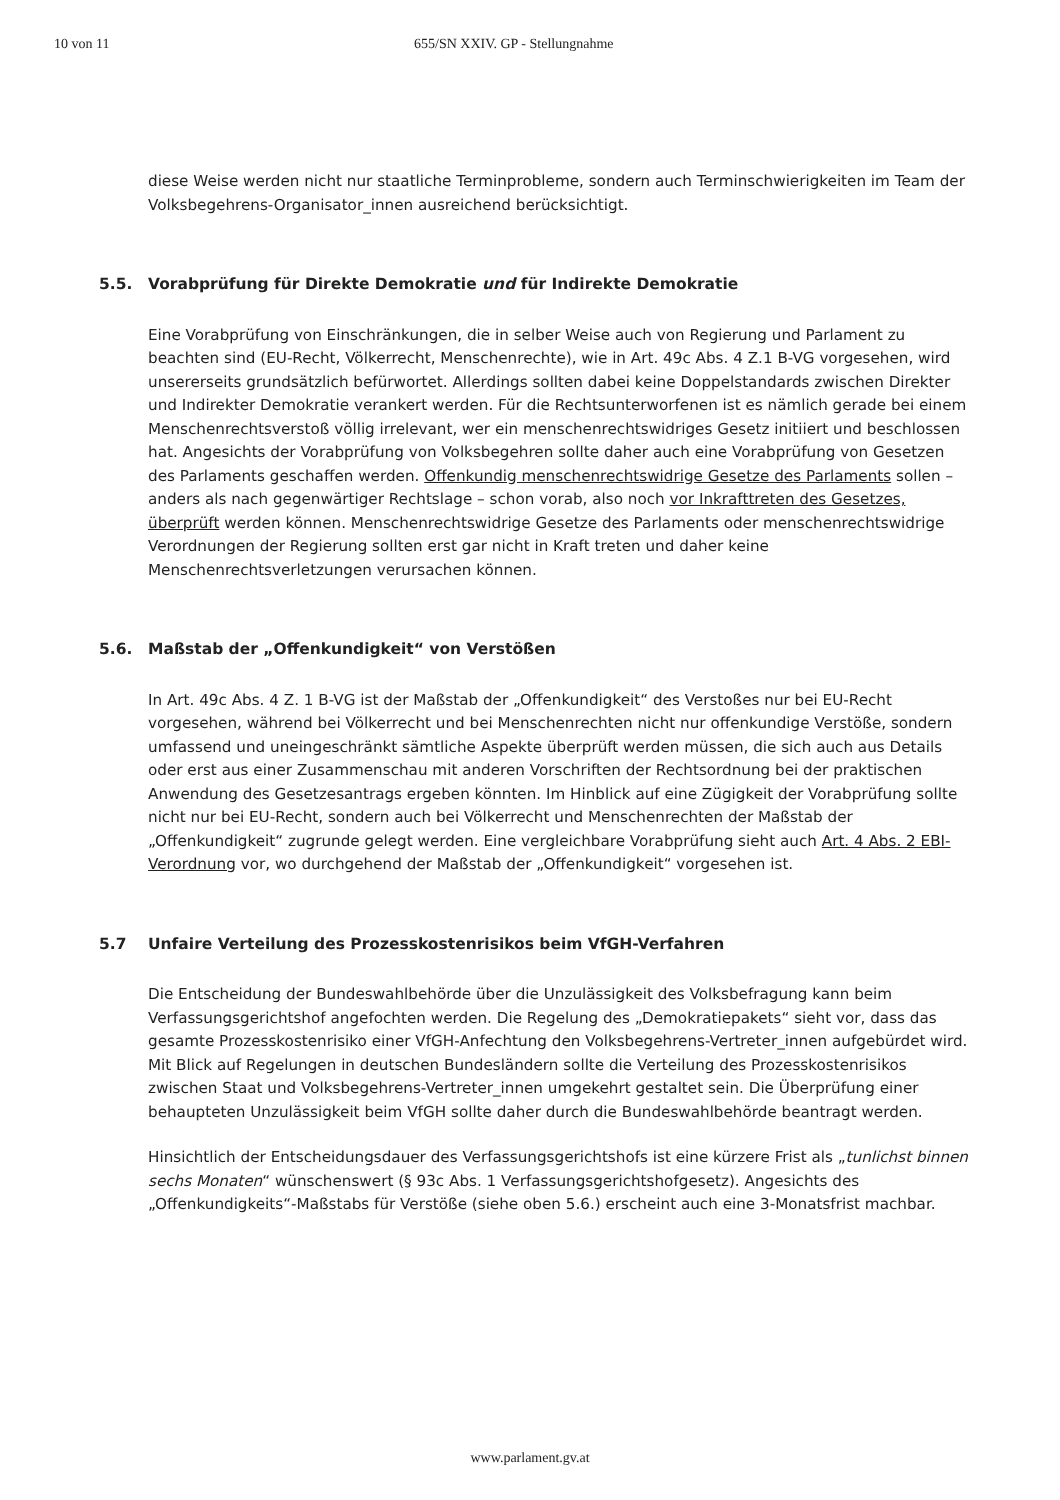10 von 11 655/SN XXIV. GP - Stellungnahme
diese Weise werden nicht nur staatliche Terminprobleme, sondern auch Terminschwierigkeiten im Team der Volksbegehrens-Organisator_innen ausreichend berücksichtigt.
5.5. Vorabprüfung für Direkte Demokratie und für Indirekte Demokratie
Eine Vorabprüfung von Einschränkungen, die in selber Weise auch von Regierung und Parlament zu beachten sind (EU-Recht, Völkerrecht, Menschenrechte), wie in Art. 49c Abs. 4 Z.1 B-VG vorgesehen, wird unsererseits grundsätzlich befürwortet. Allerdings sollten dabei keine Doppelstandards zwischen Direkter und Indirekter Demokratie verankert werden. Für die Rechtsunterworfenen ist es nämlich gerade bei einem Menschenrechtsverstoß völlig irrelevant, wer ein menschenrechtswidriges Gesetz initiiert und beschlossen hat. Angesichts der Vorabprüfung von Volksbegehren sollte daher auch eine Vorabprüfung von Gesetzen des Parlaments geschaffen werden. Offenkundig menschenrechtswidrige Gesetze des Parlaments sollen – anders als nach gegenwärtiger Rechtslage – schon vorab, also noch vor Inkrafttreten des Gesetzes, überprüft werden können. Menschenrechtswidrige Gesetze des Parlaments oder menschenrechtswidrige Verordnungen der Regierung sollten erst gar nicht in Kraft treten und daher keine Menschenrechtsverletzungen verursachen können.
5.6. Maßstab der „Offenkundigkeit“ von Verstößen
In Art. 49c Abs. 4 Z. 1 B-VG ist der Maßstab der „Offenkundigkeit“ des Verstoßes nur bei EU-Recht vorgesehen, während bei Völkerrecht und bei Menschenrechten nicht nur offenkundige Verstöße, sondern umfassend und uneingeschränkt sämtliche Aspekte überprüft werden müssen, die sich auch aus Details oder erst aus einer Zusammenschau mit anderen Vorschriften der Rechtsordnung bei der praktischen Anwendung des Gesetzesantrags ergeben könnten. Im Hinblick auf eine Zügigkeit der Vorabprüfung sollte nicht nur bei EU-Recht, sondern auch bei Völkerrecht und Menschenrechten der Maßstab der „Offenkundigkeit“ zugrunde gelegt werden. Eine vergleichbare Vorabprüfung sieht auch Art. 4 Abs. 2 EBI-Verordnung vor, wo durchgehend der Maßstab der „Offenkundigkeit“ vorgesehen ist.
5.7 Unfaire Verteilung des Prozesskostenrisikos beim VfGH-Verfahren
Die Entscheidung der Bundeswahlbehörde über die Unzulässigkeit des Volksbefragung kann beim Verfassungsgerichtshof angefochten werden. Die Regelung des „Demokratiepakets“ sieht vor, dass das gesamte Prozesskostenrisiko einer VfGH-Anfechtung den Volksbegehrens-Vertreter_innen aufgebürdet wird. Mit Blick auf Regelungen in deutschen Bundesländern sollte die Verteilung des Prozesskostenrisikos zwischen Staat und Volksbegehrens-Vertreter_innen umgekehrt gestaltet sein. Die Überprüfung einer behaupteten Unzulässigkeit beim VfGH sollte daher durch die Bundeswahlbehörde beantragt werden.
Hinsichtlich der Entscheidungsdauer des Verfassungsgerichtshofs ist eine kürzere Frist als „tunlichst binnen sechs Monaten“ wünschenswert (§ 93c Abs. 1 Verfassungsgerichtshofgesetz). Angesichts des „Offenkundigkeits“-Maßstabs für Verstöße (siehe oben 5.6.) erscheint auch eine 3-Monatsfrist machbar.
www.parlament.gv.at